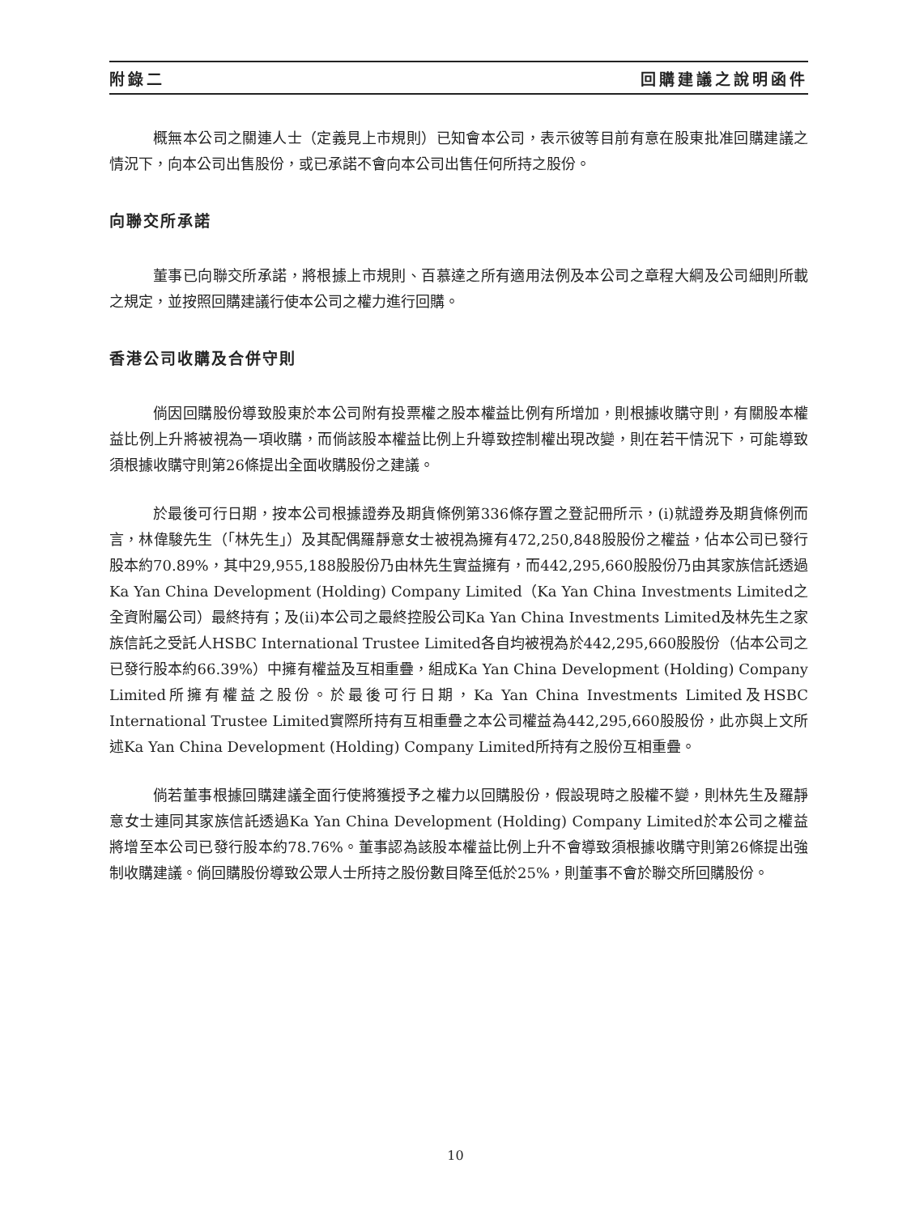附錄二 回購建議之說明函件
概無本公司之關連人士（定義見上市規則）已知會本公司，表示彼等目前有意在股東批准回購建議之情況下，向本公司出售股份，或已承諾不會向本公司出售任何所持之股份。
向聯交所承諾
董事已向聯交所承諾，將根據上市規則、百慕達之所有適用法例及本公司之章程大綱及公司細則所載之規定，並按照回購建議行使本公司之權力進行回購。
香港公司收購及合併守則
倘因回購股份導致股東於本公司附有投票權之股本權益比例有所增加，則根據收購守則，有關股本權益比例上升將被視為一項收購，而倘該股本權益比例上升導致控制權出現改變，則在若干情況下，可能導致須根據收購守則第26條提出全面收購股份之建議。
於最後可行日期，按本公司根據證券及期貨條例第336條存置之登記冊所示，(i)就證券及期貨條例而言，林偉駿先生（「林先生」）及其配偶羅靜意女士被視為擁有472,250,848股股份之權益，佔本公司已發行股本約70.89%，其中29,955,188股股份乃由林先生實益擁有，而442,295,660股股份乃由其家族信託透過Ka Yan China Development (Holding) Company Limited（Ka Yan China Investments Limited之全資附屬公司）最終持有；及(ii)本公司之最終控股公司Ka Yan China Investments Limited及林先生之家族信託之受託人HSBC International Trustee Limited各自均被視為於442,295,660股股份（佔本公司之已發行股本約66.39%）中擁有權益及互相重疊，組成Ka Yan China Development (Holding) Company Limited所擁有權益之股份。於最後可行日期，Ka Yan China Investments Limited及HSBC International Trustee Limited實際所持有互相重疊之本公司權益為442,295,660股股份，此亦與上文所述Ka Yan China Development (Holding) Company Limited所持有之股份互相重疊。
倘若董事根據回購建議全面行使將獲授予之權力以回購股份，假設現時之股權不變，則林先生及羅靜意女士連同其家族信託透過Ka Yan China Development (Holding) Company Limited於本公司之權益將增至本公司已發行股本約78.76%。董事認為該股本權益比例上升不會導致須根據收購守則第26條提出強制收購建議。倘回購股份導致公眾人士所持之股份數目降至低於25%，則董事不會於聯交所回購股份。
10